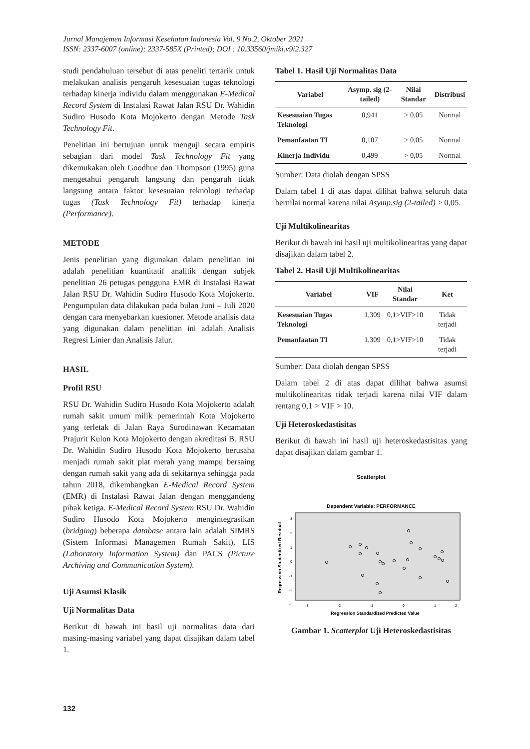Jurnal Manajemen Informasi Kesehatan Indonesia Vol. 9 No.2, Oktober 2021
ISSN: 2337-6007 (online); 2337-585X (Printed); DOI : 10.33560/jmiki.v9i2.327
studi pendahuluan tersebut di atas peneliti tertarik untuk melakukan analisis pengaruh kesesuaian tugas teknologi terhadap kinerja individu dalam menggunakan E-Medical Record System di Instalasi Rawat Jalan RSU Dr. Wahidin Sudiro Husodo Kota Mojokerto dengan Metode Task Technology Fit.
Penelitian ini bertujuan untuk menguji secara empiris sebagian dari model Task Technology Fit yang dikemukakan oleh Goodhue dan Thompson (1995) guna mengetahui pengaruh langsung dan pengaruh tidak langsung antara faktor kesesuaian teknologi terhadap tugas (Task Technology Fit) terhadap kinerja (Performance).
METODE
Jenis penelitian yang digunakan dalam penelitian ini adalah penelitian kuantitatif analitik dengan subjek penelitian 26 petugas pengguna EMR di Instalasi Rawat Jalan RSU Dr. Wahidin Sudiro Husodo Kota Mojokerto. Pengumpulan data dilakukan pada bulan Juni – Juli 2020 dengan cara menyebarkan kuesioner. Metode analisis data yang digunakan dalam penelitian ini adalah Analisis Regresi Linier dan Analisis Jalur.
HASIL
Profil RSU
RSU Dr. Wahidin Sudiro Husodo Kota Mojokerto adalah rumah sakit umum milik pemerintah Kota Mojokerto yang terletak di Jalan Raya Surodinawan Kecamatan Prajurit Kulon Kota Mojokerto dengan akreditasi B. RSU Dr. Wahidin Sudiro Husodo Kota Mojokerto berusaha menjadi rumah sakit plat merah yang mampu bersaing dengan rumah sakit yang ada di sekitarnya sehingga pada tahun 2018, dikembangkan E-Medical Record System (EMR) di Instalasi Rawat Jalan dengan menggandeng pihak ketiga. E-Medical Record System RSU Dr. Wahidin Sudiro Husodo Kota Mojokerto mengintegrasikan (bridging) beberapa database antara lain adalah SIMRS (Sistem Informasi Managemen Rumah Sakit), LIS (Laboratory Information System) dan PACS (Picture Archiving and Communication System).
Uji Asumsi Klasik
Uji Normalitas Data
Berikut di bawah ini hasil uji normalitas data dari masing-masing variabel yang dapat disajikan dalam tabel 1.
Tabel 1. Hasil Uji Normalitas Data
| Variabel | Asymp. sig (2-tailed) | Nilai Standar | Distribusi |
| --- | --- | --- | --- |
| Kesesuaian Tugas Teknologi | 0,941 | > 0,05 | Normal |
| Pemanfaatan TI | 0,107 | > 0,05 | Normal |
| Kinerja Individu | 0,499 | > 0,05 | Normal |
Sumber: Data diolah dengan SPSS
Dalam tabel 1 di atas dapat dilihat bahwa seluruh data bernilai normal karena nilai Asymp.sig (2-tailed) > 0,05.
Uji Multikolinearitas
Berikut di bawah ini hasil uji multikolinearitas yang dapat disajikan dalam tabel 2.
Tabel 2. Hasil Uji Multikolinearitas
| Variabel | VIF | Nilai Standar | Ket |
| --- | --- | --- | --- |
| Kesesuaian Tugas Teknologi | 1,309 | 0,1>VIF>10 | Tidak terjadi |
| Pemanfaatan TI | 1,309 | 0,1>VIF>10 | Tidak terjadi |
Sumber: Data diolah dengan SPSS
Dalam tabel 2 di atas dapat dilihat bahwa asumsi multikolinearitas tidak terjadi karena nilai VIF dalam rentang 0,1 > VIF > 10.
Uji Heteroskedastisitas
Berikut di bawah ini hasil uji heteroskedastisitas yang dapat disajikan dalam gambar 1.
Scatterplot
Dependent Variable: PERFORMANCE
Regression Studentized Residual
3
2
1
0
-1
-2
-3
-3
-2
-1
0
1
2
Regression Standardized Predicted Value
Gambar 1. Scatterplot Uji Heteroskedastisitas
132